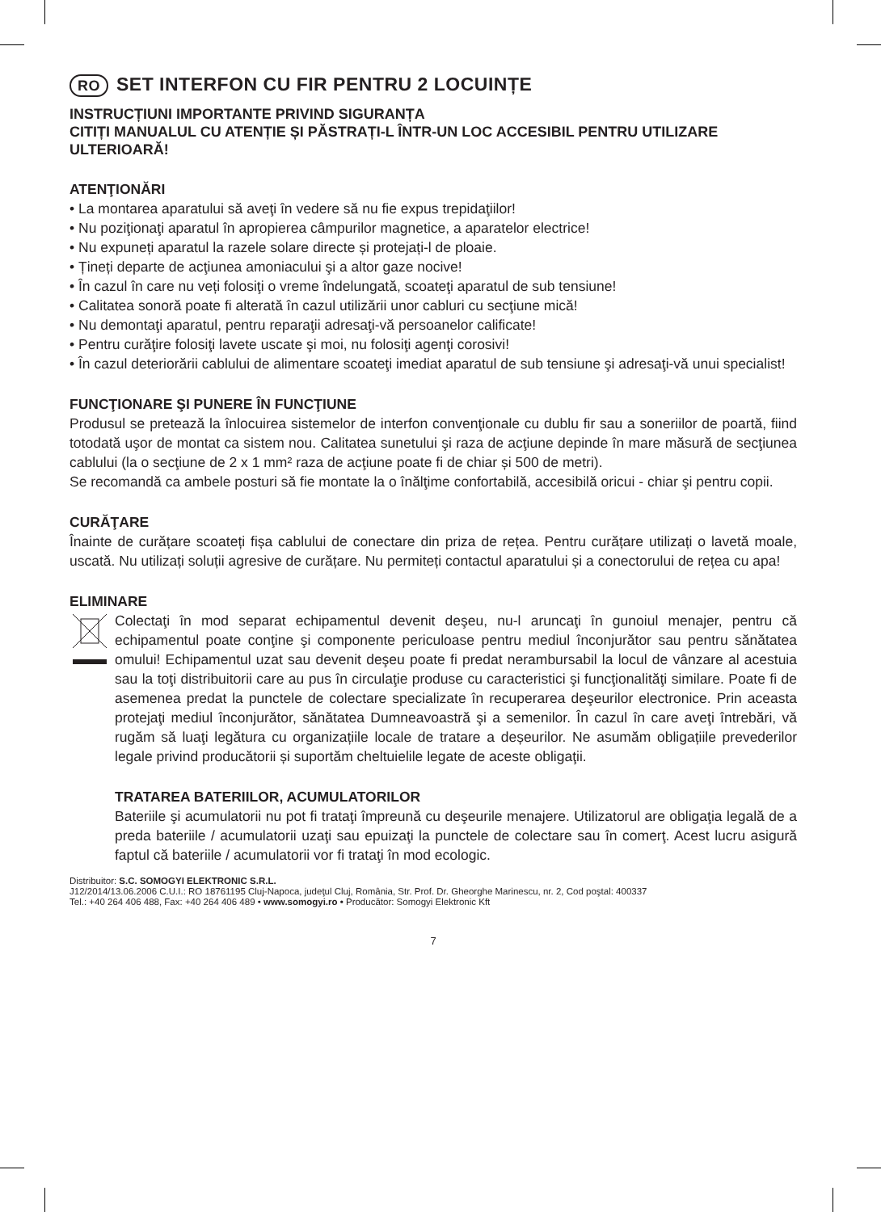RO SET INTERFON CU FIR PENTRU 2 LOCUINȚE
INSTRUCȚIUNI IMPORTANTE PRIVIND SIGURANȚA
CITIȚI MANUALUL CU ATENȚIE ȘI PĂSTRAȚI-L ÎNTR-UN LOC ACCESIBIL PENTRU UTILIZARE ULTERIOARĂ!
ATENŢIONĂRI
• La montarea aparatului să aveţi în vedere să nu fie expus trepidaţiilor!
• Nu poziţionaţi aparatul în apropierea câmpurilor magnetice, a aparatelor electrice!
• Nu expuneți aparatul la razele solare directe și protejați-l de ploaie.
• Țineți departe de acţiunea amoniacului şi a altor gaze nocive!
• În cazul în care nu veți folosiţi o vreme îndelungată, scoateţi aparatul de sub tensiune!
• Calitatea sonoră poate fi alterată în cazul utilizării unor cabluri cu secţiune mică!
• Nu demontaţi aparatul, pentru reparaţii adresaţi-vă persoanelor calificate!
• Pentru curăţire folosiţi lavete uscate şi moi, nu folosiţi agenţi corosivi!
• În cazul deteriorării cablului de alimentare scoateţi imediat aparatul de sub tensiune şi adresaţi-vă unui specialist!
FUNCŢIONARE ŞI PUNERE ÎN FUNCŢIUNE
Produsul se pretează la înlocuirea sistemelor de interfon convenţionale cu dublu fir sau a soneriilor de poartă, fiind totodată uşor de montat ca sistem nou. Calitatea sunetului şi raza de acţiune depinde în mare măsură de secţiunea cablului (la o secţiune de 2 x 1 mm² raza de acţiune poate fi de chiar și 500 de metri).
Se recomandă ca ambele posturi să fie montate la o înălţime confortabilă, accesibilă oricui - chiar şi pentru copii.
CURĂŢARE
Înainte de curățare scoateți fișa cablului de conectare din priza de rețea. Pentru curățare utilizați o lavetă moale, uscată. Nu utilizați soluții agresive de curățare. Nu permiteți contactul aparatului și a conectorului de rețea cu apa!
ELIMINARE
Colectaţi în mod separat echipamentul devenit deşeu, nu-l aruncaţi în gunoiul menajer, pentru că echipamentul poate conţine şi componente periculoase pentru mediul înconjurător sau pentru sănătatea omului! Echipamentul uzat sau devenit deşeu poate fi predat nerambursabil la locul de vânzare al acestuia sau la toţi distribuitorii care au pus în circulaţie produse cu caracteristici şi funcţionalităţi similare. Poate fi de asemenea predat la punctele de colectare specializate în recuperarea deşeurilor electronice. Prin aceasta protejaţi mediul înconjurător, sănătatea Dumneavoastră şi a semenilor. În cazul în care aveţi întrebări, vă rugăm să luaţi legătura cu organizațiile locale de tratare a deșeurilor. Ne asumăm obligațiile prevederilor legale privind producătorii și suportăm cheltuielile legate de aceste obligaţii.
TRATAREA BATERIILOR, ACUMULATORILOR
Bateriile şi acumulatorii nu pot fi trataţi împreună cu deşeurile menajere. Utilizatorul are obligaţia legală de a preda bateriile / acumulatorii uzaţi sau epuizaţi la punctele de colectare sau în comerţ. Acest lucru asigură faptul că bateriile / acumulatorii vor fi trataţi în mod ecologic.
Distribuitor: S.C. SOMOGYI ELEKTRONIC S.R.L.
J12/2014/13.06.2006 C.U.I.: RO 18761195 Cluj-Napoca, judeţul Cluj, România, Str. Prof. Dr. Gheorghe Marinescu, nr. 2, Cod poştal: 400337
Tel.: +40 264 406 488, Fax: +40 264 406 489 • www.somogyi.ro • Producător: Somogyi Elektronic Kft
7